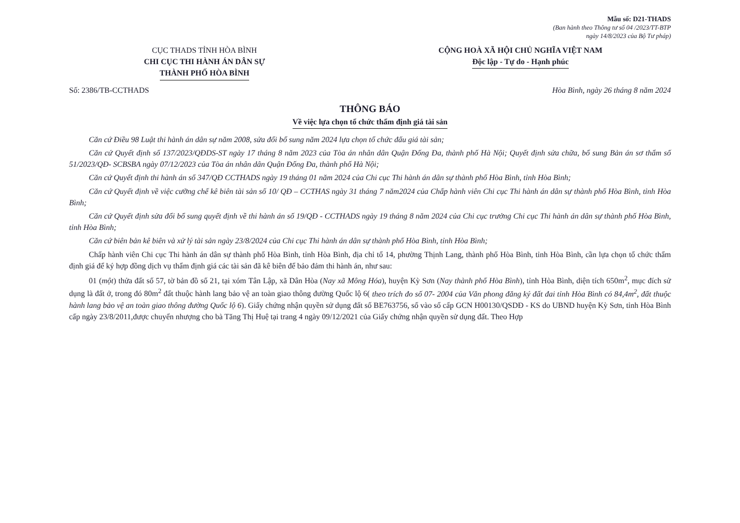Mẫu số: D21-THADS
(Ban hành theo Thông tư số 04 /2023/TT-BTP
ngày 14/8/2023 của Bộ Tư pháp)
CỤC THADS TỈNH HÒA BÌNH
CHI CỤC THI HÀNH ÁN DÂN SỰ
THÀNH PHỐ HÒA BÌNH
CỘNG HOÀ XÃ HỘI CHỦ NGHĨA VIỆT NAM
Độc lập - Tự do - Hạnh phúc
Số: 2386/TB-CCTHADS Hòa Bình, ngày 26 tháng 8 năm 2024
THÔNG BÁO
Về việc lựa chọn tổ chức thẩm định giá tài sản
Căn cứ Điều 98 Luật thi hành án dân sự năm 2008, sửa đổi bổ sung năm 2024 lựa chọn tổ chức đấu giá tài sản;
Căn cứ Quyết định số 137/2023/QĐDS-ST ngày 17 tháng 8 năm 2023 của Tòa án nhân dân Quận Đống Đa, thành phố Hà Nội; Quyết định sửa chữa, bổ sung Bản án sơ thẩm số 51/2023/QĐ- SCBSBA ngày 07/12/2023 của Tòa án nhân dân Quận Đống Đa, thành phố Hà Nội;
Căn cứ Quyết định thi hành án số 347/QĐ CCTHADS ngày 19 tháng 01 năm 2024 của Chi cục Thi hành án dân sự thành phố Hòa Bình, tỉnh Hòa Bình;
Căn cứ Quyết định về việc cưỡng chế kê biên tài sản số 10/ QĐ – CCTHAS ngày 31 tháng 7 năm2024 của Chấp hành viên Chi cục Thi hành án dân sự thành phố Hòa Bình, tỉnh Hòa Bình;
Căn cứ Quyết định sửa đổi bổ sung quyết định về thi hành án số 19/QĐ - CCTHADS ngày 19 tháng 8 năm 2024 của Chi cục trưởng Chi cục Thi hành án dân sự thành phố Hòa Bình, tỉnh Hòa Bình;
Căn cứ biên bản kê biên và xử lý tài sản ngày 23/8/2024 của Chi cục Thi hành án dân sự thành phố Hòa Bình, tỉnh Hòa Bình;
Chấp hành viên Chi cục Thi hành án dân sự thành phố Hòa Bình, tỉnh Hòa Bình, địa chỉ tổ 14, phường Thịnh Lang, thành phố Hòa Bình, tỉnh Hòa Bình, cần lựa chọn tổ chức thẩm định giá để ký hợp đồng dịch vụ thẩm định giá các tài sản đã kê biên để bảo đảm thi hành án, như sau:
01 (một) thửa đất số 57, tờ bản đồ số 21, tại xóm Tân Lập, xã Dân Hòa (Nay xã Mông Hóa), huyện Kỳ Sơn (Nay thành phố Hòa Bình), tỉnh Hòa Bình, diện tích 650m<sup>2</sup>, mục đích sử dụng là đất ở, trong đó 80m<sup>2</sup> đất thuộc hành lang bảo vệ an toàn giao thông đường Quốc lộ 6( theo trích đo số 07- 2004 của Văn phong đăng ký đất đai tỉnh Hòa Bình có 84,4m<sup>2</sup>, đất thuộc hành lang bảo vệ an toàn giao thông đường Quốc lộ 6). Giấy chứng nhận quyền sử dụng đất số BE763756, số vào sổ cấp GCN H00130/QSDĐ - KS do UBND huyện Kỳ Sơn, tỉnh Hòa Bình cấp ngày 23/8/2011,được chuyển nhượng cho bà Tăng Thị Huệ tại trang 4 ngày 09/12/2021 của Giấy chứng nhận quyền sử dụng đất. Theo Hợp